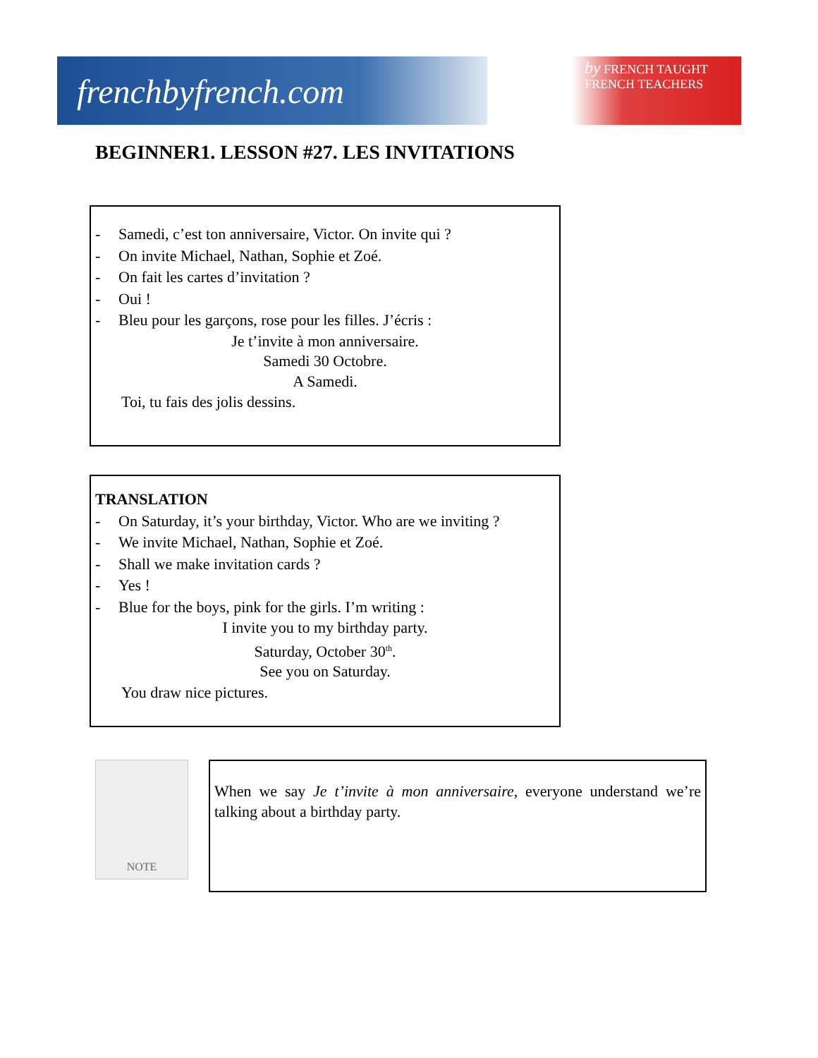frenchbyfrench.com
by FRENCH TAUGHT
FRENCH TEACHERS
BEGINNER1. LESSON #27. LES INVITATIONS
- Samedi, c’est ton anniversaire, Victor. On invite qui ?
- On invite Michael, Nathan, Sophie et Zoé.
- On fait les cartes d’invitation ?
- Oui !
- Bleu pour les garçons, rose pour les filles. J’écris :
Je t’invite à mon anniversaire.
Samedi 30 Octobre.
A Samedi.
Toi, tu fais des jolis dessins.
TRANSLATION
- On Saturday, it’s your birthday, Victor. Who are we inviting ?
- We invite Michael, Nathan, Sophie et Zoé.
- Shall we make invitation cards ?
- Yes !
- Blue for the boys, pink for the girls. I’m writing :
I invite you to my birthday party.
Saturday, October 30<sup>th</sup>.
See you on Saturday.
You draw nice pictures.
NOTE
When we say Je t’invite à mon anniversaire, everyone understand we’re talking about a birthday party.